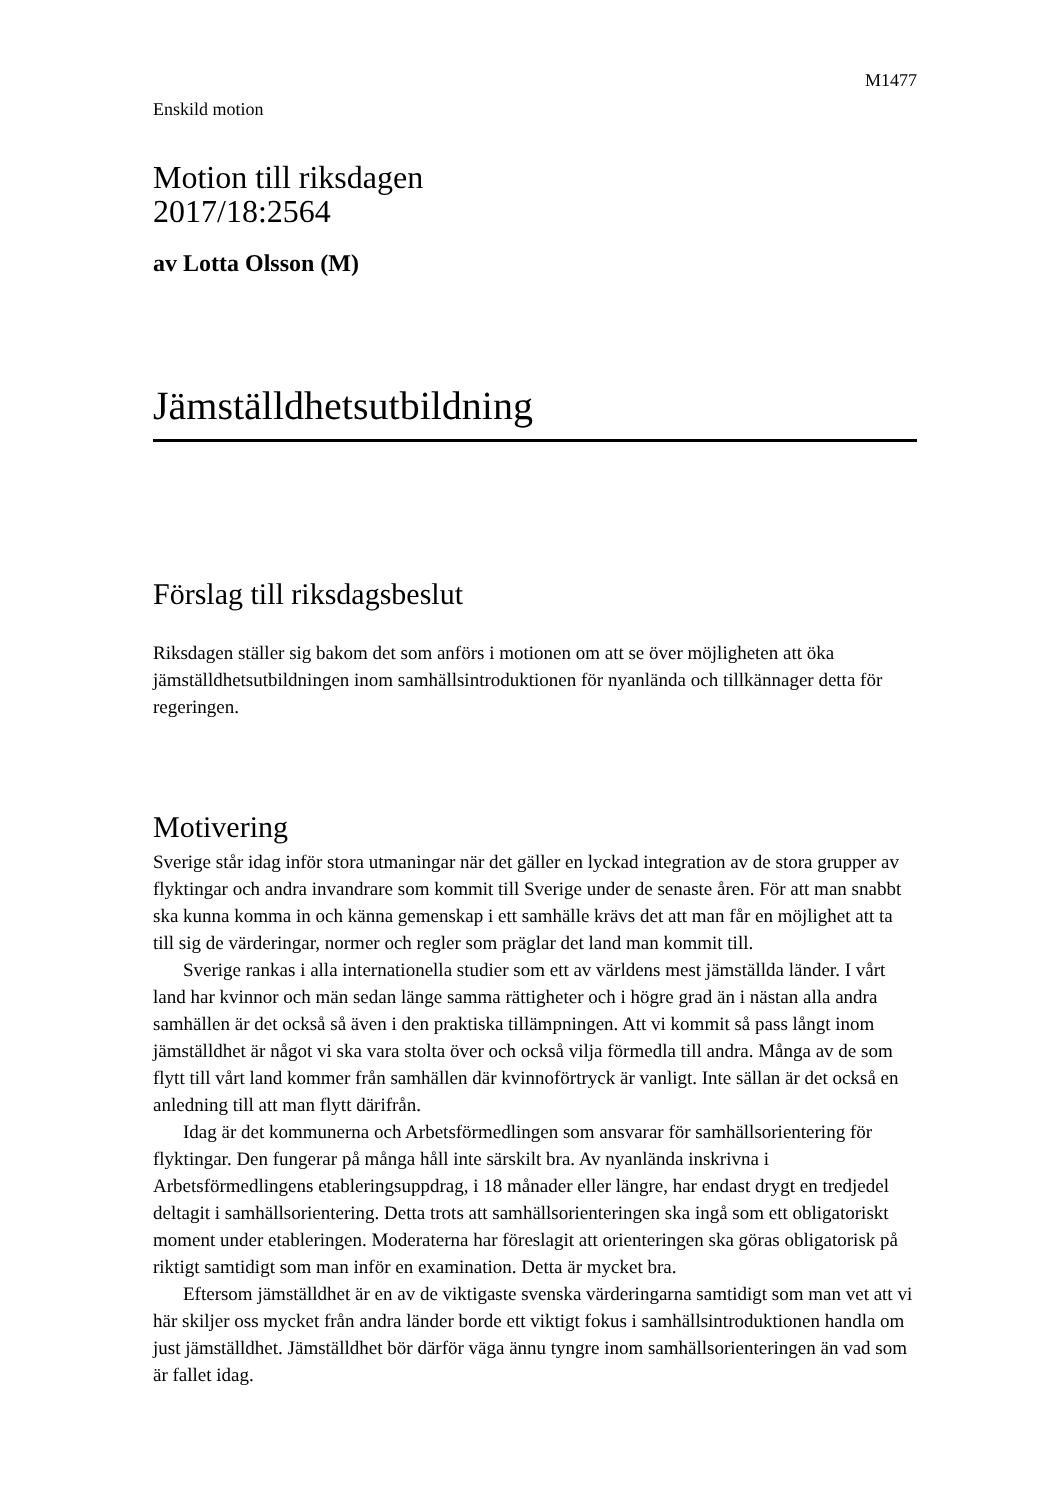M1477
Enskild motion
Motion till riksdagen
2017/18:2564
av Lotta Olsson (M)
Jämställdhetsutbildning
Förslag till riksdagsbeslut
Riksdagen ställer sig bakom det som anförs i motionen om att se över möjligheten att öka jämställdhetsutbildningen inom samhällsintroduktionen för nyanlända och tillkännager detta för regeringen.
Motivering
Sverige står idag inför stora utmaningar när det gäller en lyckad integration av de stora grupper av flyktingar och andra invandrare som kommit till Sverige under de senaste åren. För att man snabbt ska kunna komma in och känna gemenskap i ett samhälle krävs det att man får en möjlighet att ta till sig de värderingar, normer och regler som präglar det land man kommit till.
Sverige rankas i alla internationella studier som ett av världens mest jämställda länder. I vårt land har kvinnor och män sedan länge samma rättigheter och i högre grad än i nästan alla andra samhällen är det också så även i den praktiska tillämpningen. Att vi kommit så pass långt inom jämställdhet är något vi ska vara stolta över och också vilja förmedla till andra. Många av de som flytt till vårt land kommer från samhällen där kvinnoförtryck är vanligt. Inte sällan är det också en anledning till att man flytt därifrån.
Idag är det kommunerna och Arbetsförmedlingen som ansvarar för samhällsorien­tering för flyktingar. Den fungerar på många håll inte särskilt bra. Av nyanlända inskrivna i Arbetsförmedlingens etableringsuppdrag, i 18 månader eller längre, har endast drygt en tredjedel deltagit i samhällsorientering. Detta trots att samhällsorien­teringen ska ingå som ett obligatoriskt moment under etableringen. Moderaterna har föreslagit att orienteringen ska göras obligatorisk på riktigt samtidigt som man inför en examination. Detta är mycket bra.
Eftersom jämställdhet är en av de viktigaste svenska värderingarna samtidigt som man vet att vi här skiljer oss mycket från andra länder borde ett viktigt fokus i samhälls­introduktionen handla om just jämställdhet. Jämställdhet bör därför väga ännu tyngre inom samhällsorienteringen än vad som är fallet idag.